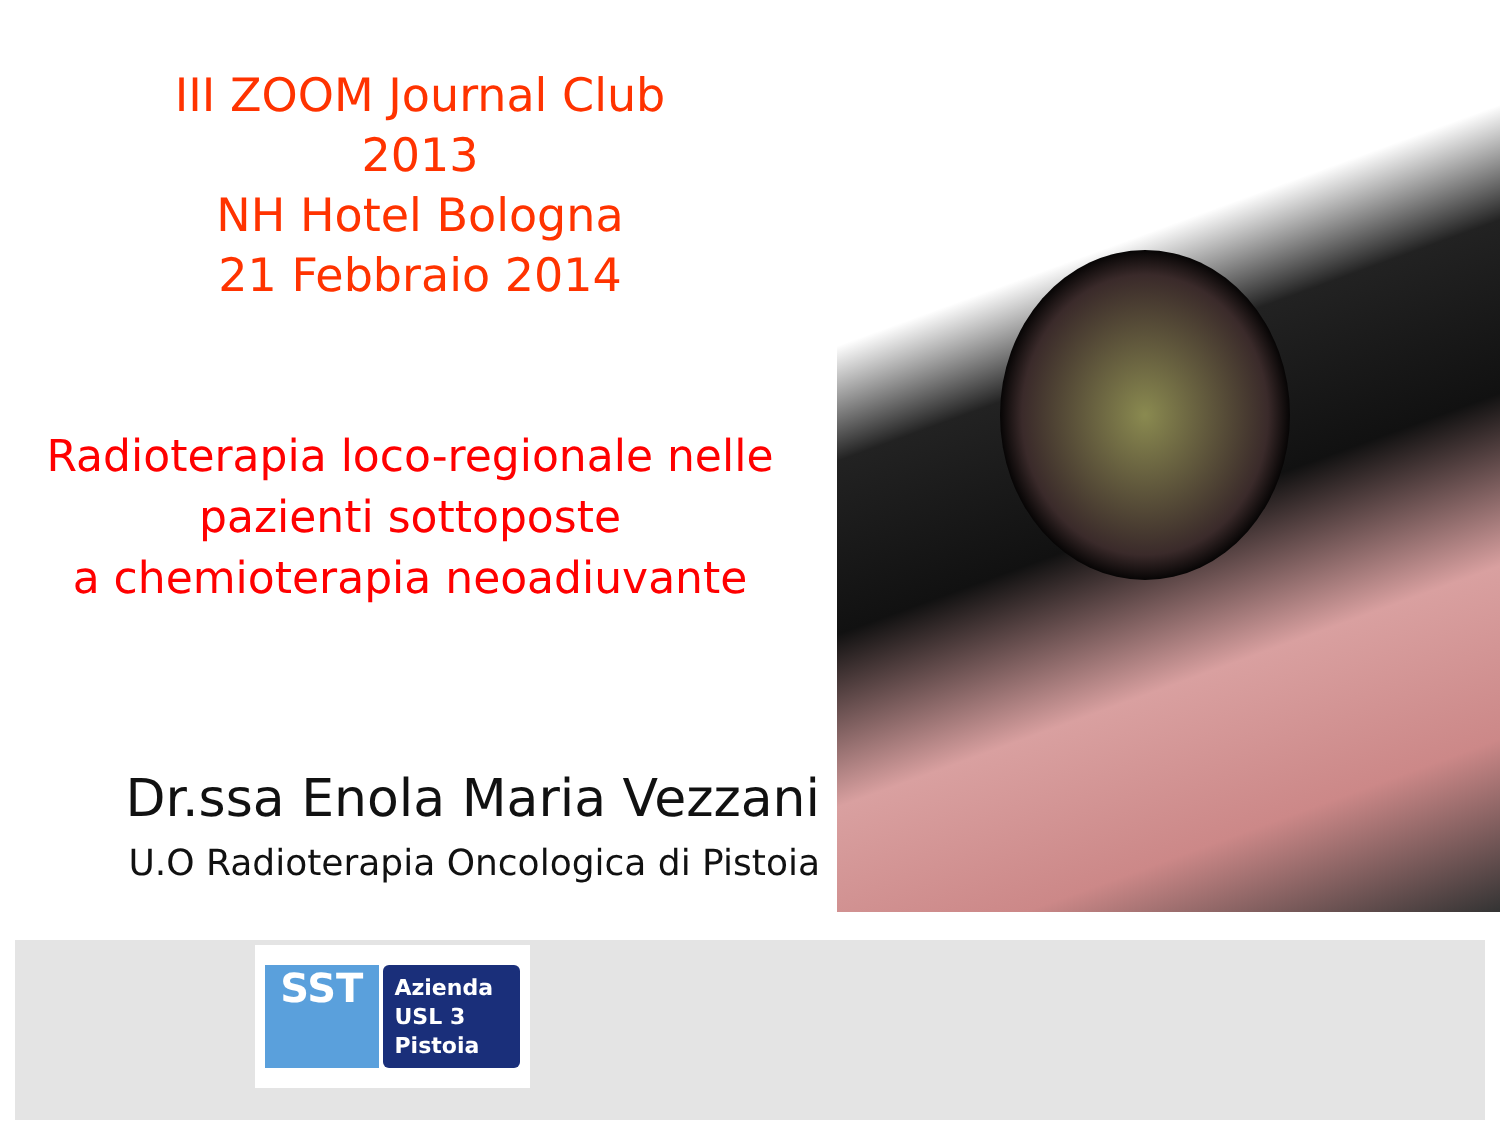III ZOOM Journal Club
2013
NH Hotel Bologna
21 Febbraio 2014
Radioterapia loco-regionale nelle
pazienti sottoposte
a chemioterapia neoadiuvante
Dr.ssa Enola Maria Vezzani
U.O Radioterapia Oncologica di Pistoia
SST
Azienda
USL 3
Pistoia